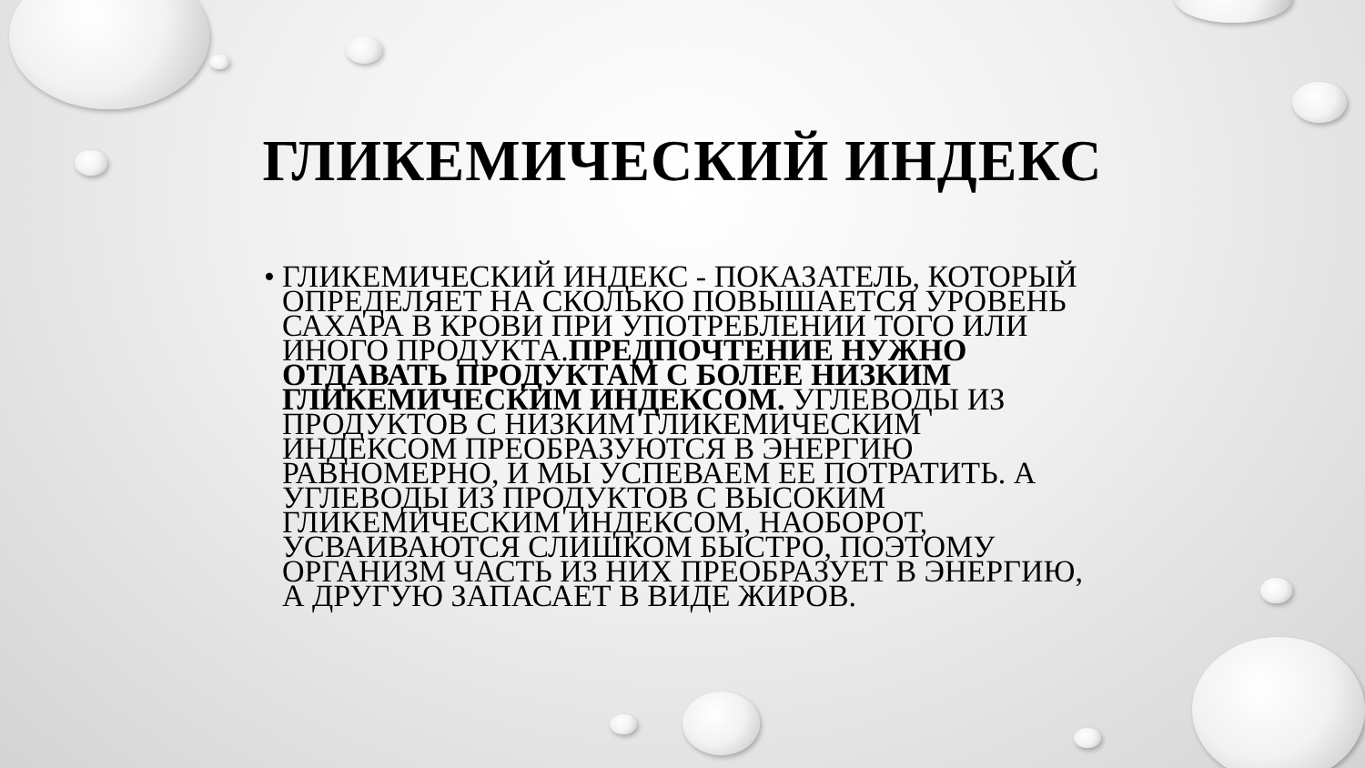ГЛИКЕМИЧЕСКИЙ ИНДЕКС
•
ГЛИКЕМИЧЕСКИЙ ИНДЕКС - ПОКАЗАТЕЛЬ, КОТОРЫЙ ОПРЕДЕЛЯЕТ НА СКОЛЬКО ПОВЫШАЕТСЯ УРОВЕНЬ САХАРА В КРОВИ ПРИ УПОТРЕБЛЕНИИ ТОГО ИЛИ ИНОГО ПРОДУКТА.ПРЕДПОЧТЕНИЕ НУЖНО ОТДАВАТЬ ПРОДУКТАМ С БОЛЕЕ НИЗКИМ ГЛИКЕМИЧЕСКИМ ИНДЕКСОМ. УГЛЕВОДЫ ИЗ ПРОДУКТОВ С НИЗКИМ ГЛИКЕМИЧЕСКИМ ИНДЕКСОМ ПРЕОБРАЗУЮТСЯ В ЭНЕРГИЮ РАВНОМЕРНО, И МЫ УСПЕВАЕМ ЕЕ ПОТРАТИТЬ. А УГЛЕВОДЫ ИЗ ПРОДУКТОВ С ВЫСОКИМ ГЛИКЕМИЧЕСКИМ ИНДЕКСОМ, НАОБОРОТ, УСВАИВАЮТСЯ СЛИШКОМ БЫСТРО, ПОЭТОМУ ОРГАНИЗМ ЧАСТЬ ИЗ НИХ ПРЕОБРАЗУЕТ В ЭНЕРГИЮ, А ДРУГУЮ ЗАПАСАЕТ В ВИДЕ ЖИРОВ.